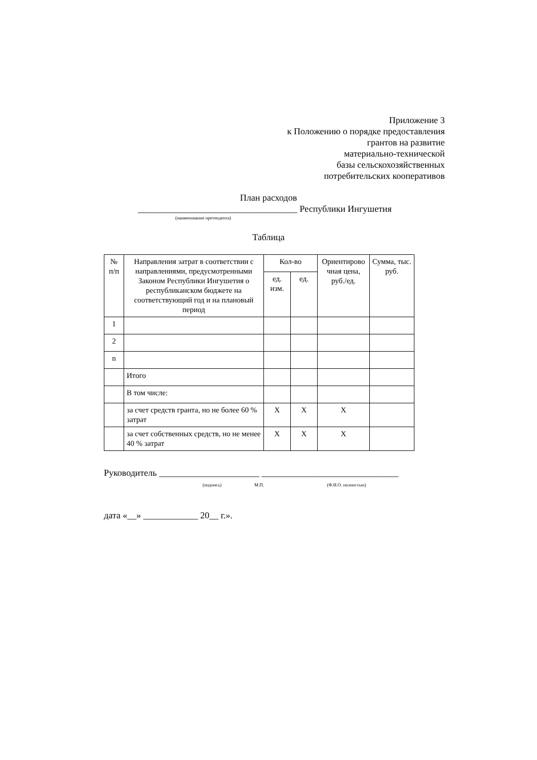Приложение 3
к Положению о порядке предоставления
грантов на развитие
материально-технической
базы сельскохозяйственных
потребительских кооперативов
План расходов
___________________________________ Республики Ингушетия
(наименование претендента)
Таблица
| № п/п | Направления затрат в соответствии с направлениями, предусмотренными Законом Республики Ингушетия о республиканском бюджете на соответствующий год и на плановый период | Кол-во | | Ориентирово чная цена, руб./ед. | Сумма, тыс. руб. |
| --- | --- | --- | --- | --- | --- |
| | | ед. изм. | ед. | | |
| 1 | | | | | |
| 2 | | | | | |
| n | | | | | |
| | Итого | | | | |
| | В том числе: | | | | |
| | за счет средств гранта, но не более 60 % затрат | X | X | X | |
| | за счет собственных средств, но не менее 40 % затрат | X | X | X | |
Руководитель ______________________ ______________________________
(подпись) М.П. (Ф.И.О. полностью)
дата «__» ____________ 20__ г.».